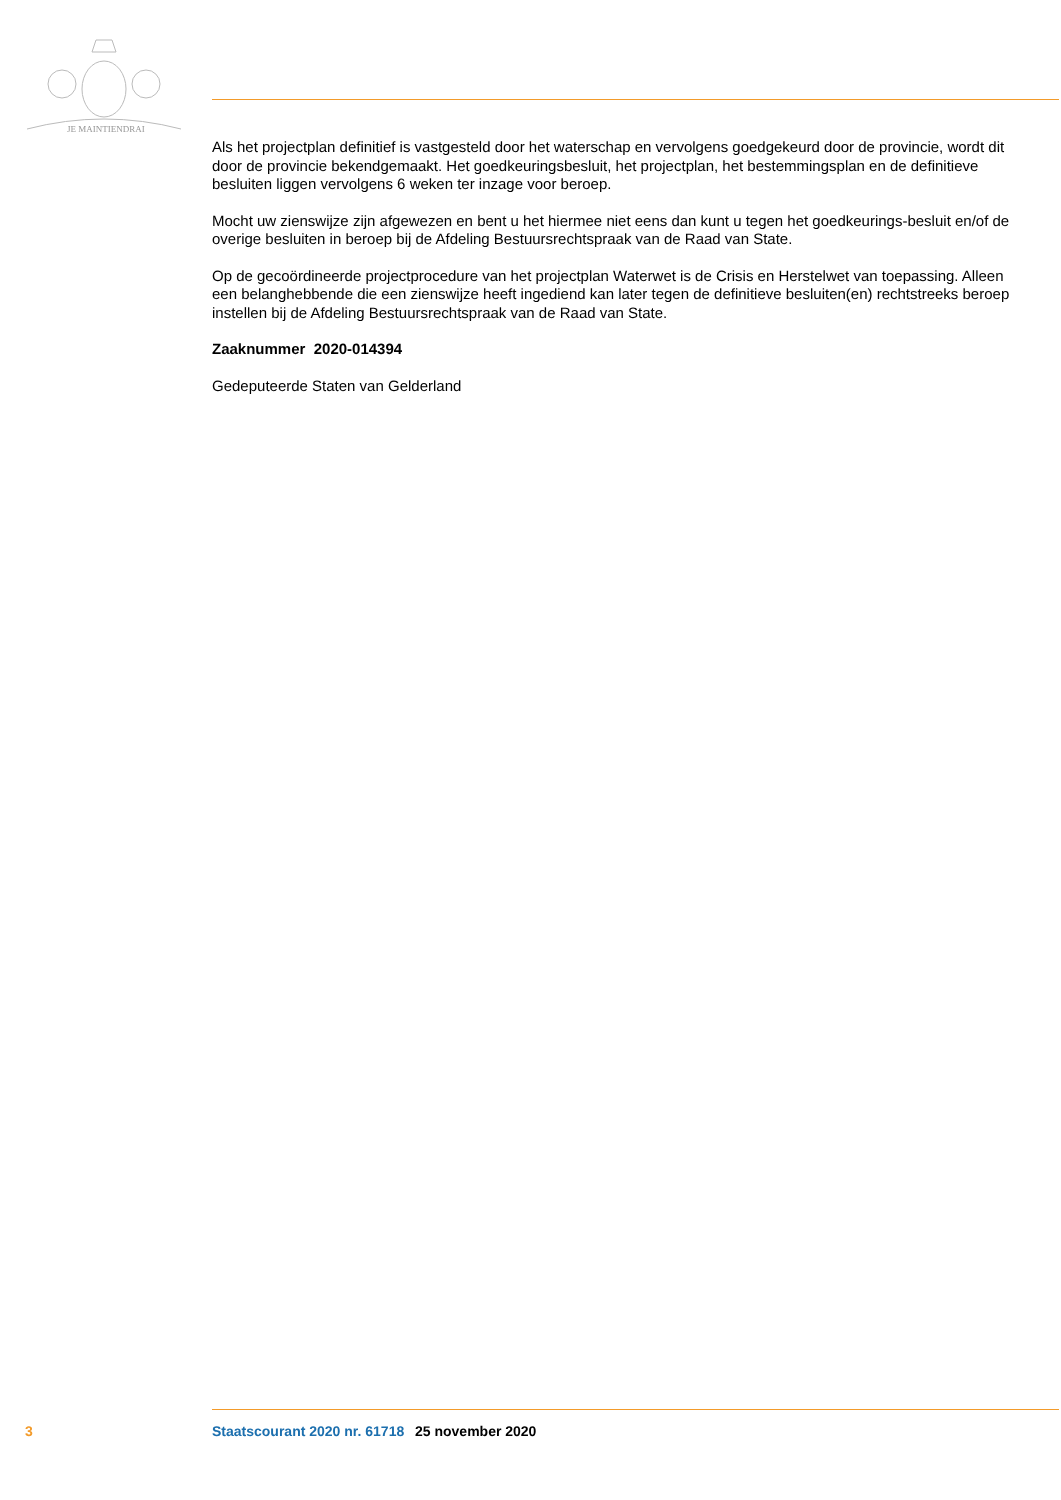JE MAINTIENDRAI
Als het projectplan definitief is vastgesteld door het waterschap en vervolgens goedgekeurd door de provincie, wordt dit door de provincie bekendgemaakt. Het goedkeuringsbesluit, het projectplan, het bestemmingsplan en de definitieve besluiten liggen vervolgens 6 weken ter inzage voor beroep.
Mocht uw zienswijze zijn afgewezen en bent u het hiermee niet eens dan kunt u tegen het goedkeurings-besluit en/of de overige besluiten in beroep bij de Afdeling Bestuursrechtspraak van de Raad van State.
Op de gecoördineerde projectprocedure van het projectplan Waterwet is de Crisis en Herstelwet van toepassing. Alleen een belanghebbende die een zienswijze heeft ingediend kan later tegen de definitieve besluiten(en) rechtstreeks beroep instellen bij de Afdeling Bestuursrechtspraak van de Raad van State.
Zaaknummer 2020-014394
Gedeputeerde Staten van Gelderland
3 Staatscourant 2020 nr. 61718 25 november 2020